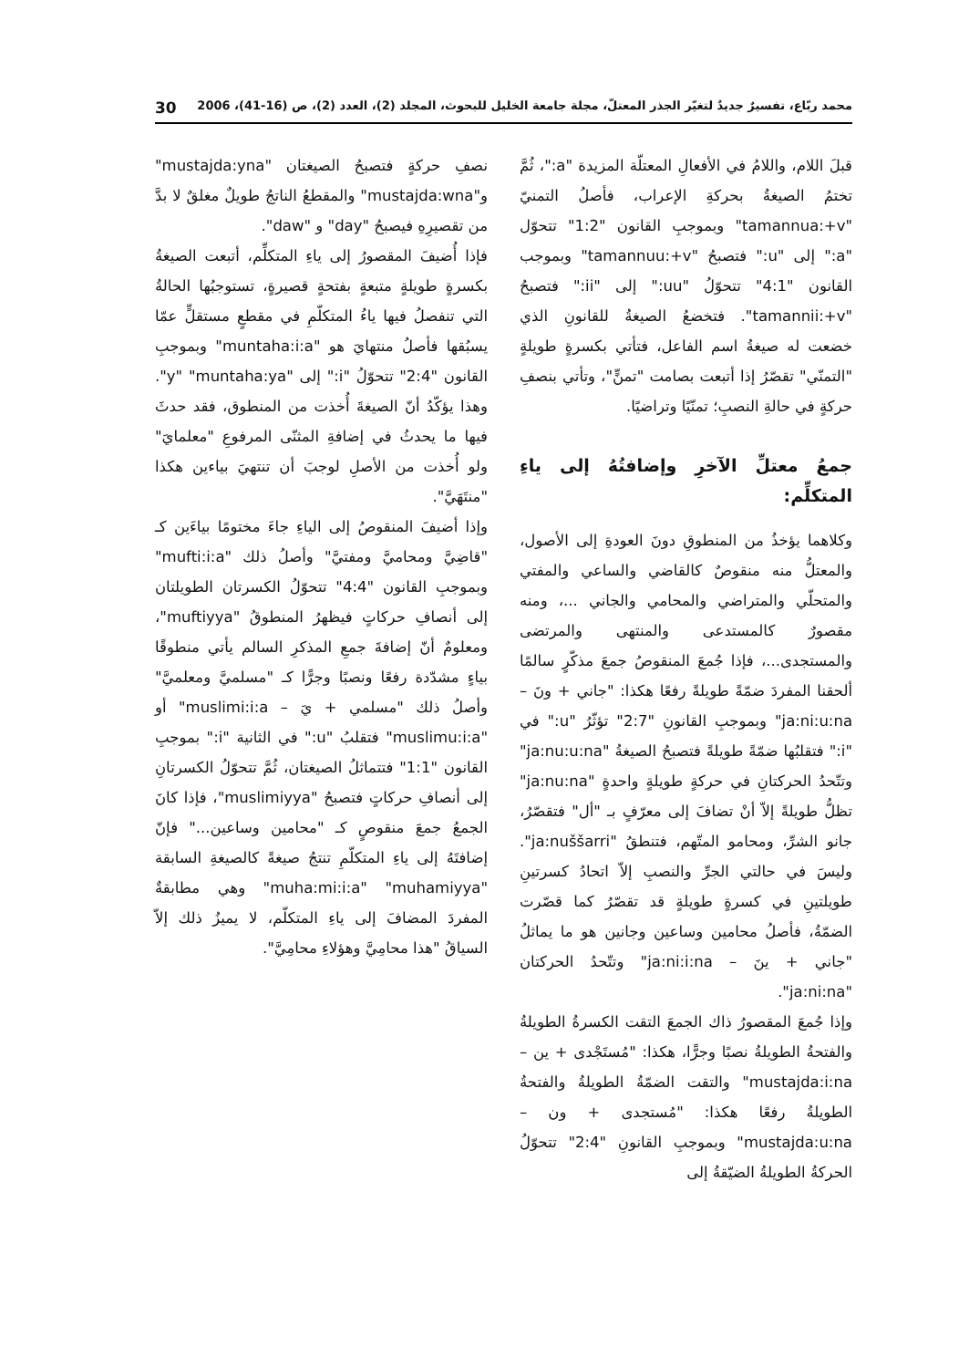محمد ربّاع، تفسيرٌ جديدٌ لتغيّر الجذر المعتلّ، مجلة جامعة الخليل للبحوث، المجلد (2)، العدد (2)، ص (16-41)، 2006 30
قبلَ اللام، واللامُ في الأفعالِ المعتلّة المزيدة "a:"، ثُمَّ تختمُ الصيغةُ بحركةِ الإعراب، فأصلُ التمنيّ "tamannua:+v" وبموجبِ القانون "1:2" تتحوّل "a:" إلى "u:" فتصبحُ "tamannuu:+v" وبموجب القانون "4:1" تتحوّلُ "uu:" إلى "ii:" فتصبحُ "tamannii:+v". فتخضعُ الصيغةُ للقانونِ الذي خضعت له صيغةُ اسم الفاعل، فتأتي بكسرةٍ طويلةٍ "التمنّي" تقصّرُ إذا أتبعت بصامت "تمنٍّ"، وتأتي بنصفِ حركةٍ في حالةِ النصبِ؛ تمنّيًا وتراضيًا.
جمعُ معتلِّ الآخرِ وإضافتُهُ إلى ياءِ المتكلِّم:
وكلاهما يؤخذُ من المنطوقِ دونَ العودةِ إلى الأصول، والمعتلُّ منه منقوصٌ كالقاضي والساعي والمفتي والمتحلّي والمتراضي والمحامي والجاني ...، ومنه مقصورٌ كالمستدعى والمنتهى والمرتضى والمستجدى...، فإذا جُمعَ المنقوصُ جمعَ مذكّرٍ سالمًا ألحقنا المفردَ ضمّةً طويلةً رفعًا هكذا: "جاني + ونَ – ja:ni:u:na" وبموجبِ القانونِ "2:7" تؤثّرُ "u:" في "i:" فتقلبُها ضمّةً طويلةً فتصبحُ الصيغةُ "ja:nu:u:na" وتتّحدُ الحركتانِ في حركةٍ طويلةٍ واحدةٍ "ja:nu:na" تظلُّ طويلةً إلاّ أنْ تضافَ إلى معرّفٍ بـ "أل" فتقصّرُ، جانو الشرِّ، ومحامو المتّهم، فتنطقُ "ja:nuššarri". وليسَ في حالتي الجرِّ والنصبِ إلاّ اتحادُ كسرتينِ طويلتينِ في كسرةٍ طويلةٍ قد تقصّرُ كما قصّرت الضمّةُ، فأصلُ محامين وساعين وجانين هو ما يماثلُ "جاني + ينَ – ja:ni:i:na" وتتّحدُ الحركتان "ja:ni:na".
وإذا جُمعَ المقصورُ ذاك الجمعَ التقت الكسرةُ الطويلةُ والفتحةُ الطويلةُ نصبًا وجرًّا، هكذا: "مُستَجْدى + ين – mustajda:i:na" والتقت الضمّةُ الطويلةُ والفتحةُ الطويلةُ رفعًا هكذا: "مُستجدى + ون – mustajda:u:na" وبموجبِ القانونِ "2:4" تتحوّلُ الحركةُ الطويلةُ الضيّقةُ إلى
نصفِ حركةٍ فتصبحُ الصيغتان "mustajda:yna" و"mustajda:wna" والمقطعُ الناتجُ طويلٌ مغلقٌ لا بدَّ من تقصيرِهِ فيصبحُ "day" و "daw".
فإذا أُضيفَ المقصورُ إلى ياءِ المتكلِّم، أتبعت الصيغةُ بكسرةٍ طويلةٍ متبعةٍ بفتحةٍ قصيرةٍ، تستوجبُها الحالةُ التي تنفصلُ فيها ياءُ المتكلّمِ في مقطعٍ مستقلٍّ عمّا يسبُقها فأصلُ منتهايَ هو "muntaha:i:a" وبموجبِ القانون "2:4" تتحوّلُ "i:" إلى "y" "muntaha:ya". وهذا يؤكّدُ أنّ الصيغةَ أُخذت من المنطوق، فقد حدثَ فيها ما يحدثُ في إضافةِ المثنّى المرفوعِ "معلمايَ" ولو أُخذت من الأصلِ لوجبَ أن تنتهيَ بياءين هكذا "منتَهَيَّ".
وإذا أضيفَ المنقوصُ إلى الياءِ جاءَ مختومًا بياءَين كـ "قاضِيَّ ومحاميَّ ومفتيَّ" وأصلُ ذلك "mufti:i:a" وبموجبِ القانون "4:4" تتحوّلُ الكسرتان الطويلتان إلى أنصافِ حركاتٍ فيظهرُ المنطوقُ "muftiyya"، ومعلومٌ أنّ إضافةَ جمعِ المذكرِ السالم يأتي منطوقًا بياءٍ مشدّدة رفعًا ونصبًا وجرًّا كـ "مسلميَّ ومعلميَّ" وأصلُ ذلك "مسلمي + يَ – muslimi:i:a" أو "muslimu:i:a" فتقلبُ "u:" في الثانية "i:" بموجبِ القانون "1:1" فتتماثلُ الصيغتان، ثُمَّ تتحوّلُ الكسرتانِ إلى أنصافِ حركاتٍ فتصبحُ "muslimiyya"، فإذا كانَ الجمعُ جمعَ منقوصٍ كـ "محامين وساعين..." فإنّ إضافتَهُ إلى ياءِ المتكلّمِ تنتجُ صيغةً كالصيغةِ السابقة "muha:mi:i:a" "muhamiyya" وهي مطابقةٌ المفردَ المضافَ إلى ياءِ المتكلّم، لا يميزُ ذلك إلاّ السياقُ "هذا محامِيَّ وهؤلاءِ محامِيَّ".